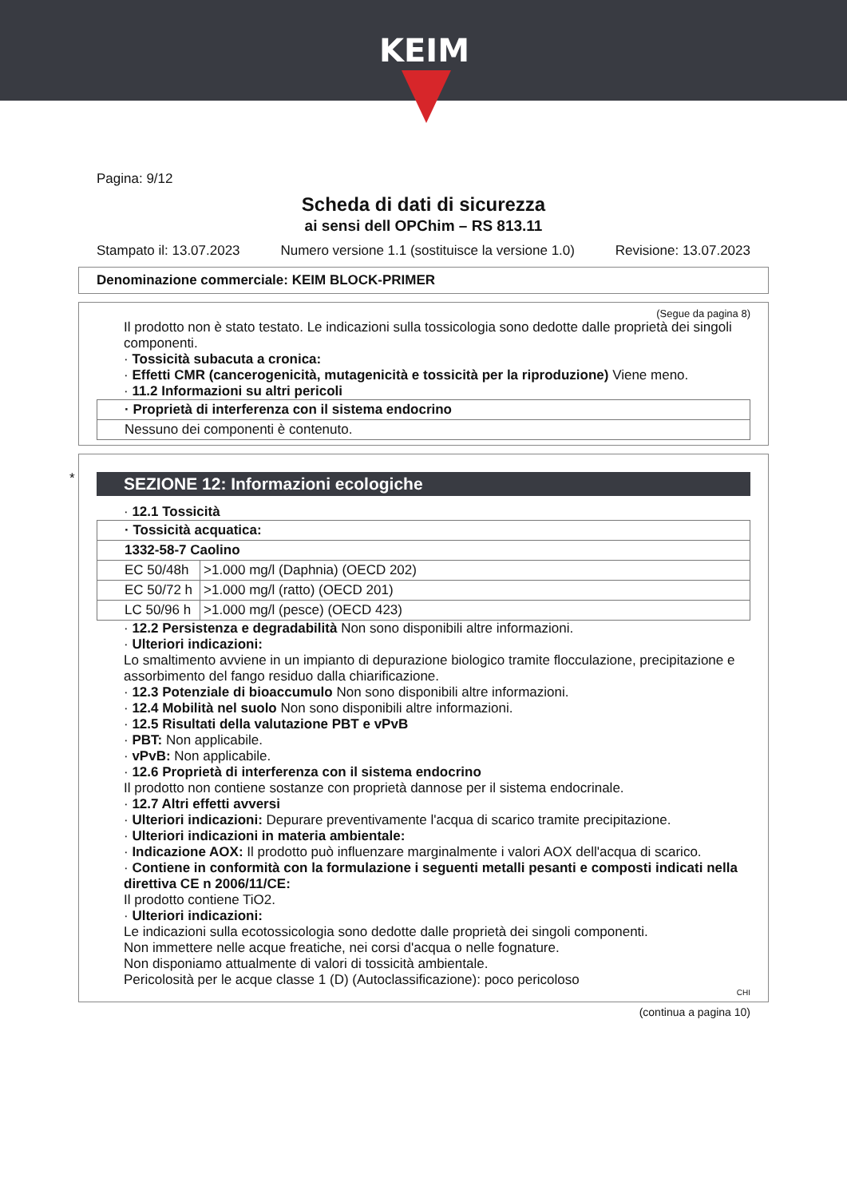KEIM
Pagina: 9/12
Scheda di dati di sicurezza
ai sensi dell OPChim – RS 813.11
Stampato il: 13.07.2023 Numero versione 1.1 (sostituisce la versione 1.0) Revisione: 13.07.2023
Denominazione commerciale: KEIM BLOCK-PRIMER
(Segue da pagina 8)
Il prodotto non è stato testato. Le indicazioni sulla tossicologia sono dedotte dalle proprietà dei singoli componenti.
· Tossicità subacuta a cronica:
· Effetti CMR (cancerogenicità, mutagenicità e tossicità per la riproduzione) Viene meno.
· 11.2 Informazioni su altri pericoli
| · Proprietà di interferenza con il sistema endocrino |
| Nessuno dei componenti è contenuto. |
*
SEZIONE 12: Informazioni ecologiche
· 12.1 Tossicità
| · Tossicità acquatica: | |
| 1332-58-7 Caolino | |
| EC 50/48h | >1.000 mg/l (Daphnia) (OECD 202) |
| EC 50/72 h | >1.000 mg/l (ratto) (OECD 201) |
| LC 50/96 h | >1.000 mg/l (pesce) (OECD 423) |
· 12.2 Persistenza e degradabilità Non sono disponibili altre informazioni.
· Ulteriori indicazioni:
Lo smaltimento avviene in un impianto di depurazione biologico tramite flocculazione, precipitazione e assorbimento del fango residuo dalla chiarificazione.
· 12.3 Potenziale di bioaccumulo Non sono disponibili altre informazioni.
· 12.4 Mobilità nel suolo Non sono disponibili altre informazioni.
· 12.5 Risultati della valutazione PBT e vPvB
· PBT: Non applicabile.
· vPvB: Non applicabile.
· 12.6 Proprietà di interferenza con il sistema endocrino
Il prodotto non contiene sostanze con proprietà dannose per il sistema endocrinale.
· 12.7 Altri effetti avversi
· Ulteriori indicazioni: Depurare preventivamente l'acqua di scarico tramite precipitazione.
· Ulteriori indicazioni in materia ambientale:
· Indicazione AOX: Il prodotto può influenzare marginalmente i valori AOX dell'acqua di scarico.
· Contiene in conformità con la formulazione i seguenti metalli pesanti e composti indicati nella direttiva CE n 2006/11/CE:
Il prodotto contiene TiO2.
· Ulteriori indicazioni:
Le indicazioni sulla ecotossicologia sono dedotte dalle proprietà dei singoli componenti.
Non immettere nelle acque freatiche, nei corsi d'acqua o nelle fognature.
Non disponiamo attualmente di valori di tossicità ambientale.
Pericolosità per le acque classe 1 (D) (Autoclassificazione): poco pericoloso
CHI
(continua a pagina 10)